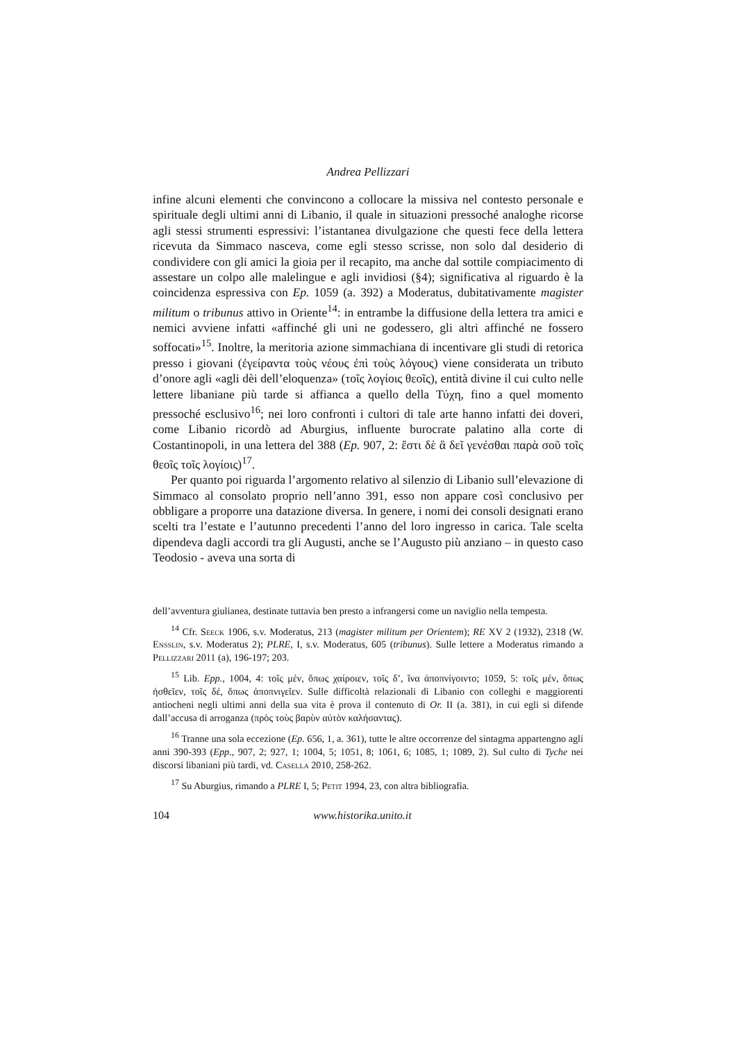Andrea Pellizzari
infine alcuni elementi che convincono a collocare la missiva nel contesto personale e spirituale degli ultimi anni di Libanio, il quale in situazioni pressoché analoghe ricorse agli stessi strumenti espressivi: l’istantanea divulgazione che questi fece della lettera ricevuta da Simmaco nasceva, come egli stesso scrisse, non solo dal desiderio di condividere con gli amici la gioia per il recapito, ma anche dal sottile compiacimento di assestare un colpo alle malelingue e agli invidiosi (§4); significativa al riguardo è la coincidenza espressiva con Ep. 1059 (a. 392) a Moderatus, dubitativamente magister militum o tribunus attivo in Oriente<sup>14</sup>: in entrambe la diffusione della lettera tra amici e nemici avviene infatti «affinché gli uni ne godessero, gli altri affinché ne fossero soffocati»<sup>15</sup>. Inoltre, la meritoria azione simmachiana di incentivare gli studi di retorica presso i giovani (ἐγείραντα τοὺς νέους ἐπὶ τοὺς λόγους) viene considerata un tributo d’onore agli «agli dèi dell’eloquenza» (τοῖς λογίοις θεοῖς), entità divine il cui culto nelle lettere libaniane più tarde si affianca a quello della Τύχη, fino a quel momento pressoché esclusivo<sup>16</sup>; nei loro confronti i cultori di tale arte hanno infatti dei doveri, come Libanio ricordò ad Aburgius, influente burocrate palatino alla corte di Costantinopoli, in una lettera del 388 (Ep. 907, 2: ἔστι δὲ ἃ δεῖ γενέσθαι παρὰ σοῦ τοῖς θεοῖς τοῖς λογίοις)<sup>17</sup>.
Per quanto poi riguarda l’argomento relativo al silenzio di Libanio sull’elevazione di Simmaco al consolato proprio nell’anno 391, esso non appare così conclusivo per obbligare a proporre una datazione diversa. In genere, i nomi dei consoli designati erano scelti tra l’estate e l’autunno precedenti l’anno del loro ingresso in carica. Tale scelta dipendeva dagli accordi tra gli Augusti, anche se l’Augusto più anziano – in questo caso Teodosio - aveva una sorta di
dell’avventura giulianea, destinate tuttavia ben presto a infrangersi come un naviglio nella tempesta.
<sup>14</sup> Cfr. Seeck 1906, s.v. Moderatus, 213 (magister militum per Orientem); RE XV 2 (1932), 2318 (W. Ensslin, s.v. Moderatus 2); PLRE, I, s.v. Moderatus, 605 (tribunus). Sulle lettere a Moderatus rimando a Pellizzari 2011 (a), 196-197; 203.
<sup>15</sup> Lib. Epp., 1004, 4: τοῖς μέν, ὅπως χαίροιεν, τοῖς δ’, ἵνα ἀποπνίγοιντο; 1059, 5: τοῖς μέν, ὅπως ἡσθεῖεν, τοῖς δέ, ὅπως ἀποπνιγεῖεν. Sulle difficoltà relazionali di Libanio con colleghi e maggiorenti antiocheni negli ultimi anni della sua vita è prova il contenuto di Or. II (a. 381), in cui egli si difende dall’accusa di arroganza (πρὸς τοὺς βαρὺν αὐτὸν καλήσαντας).
<sup>16</sup> Tranne una sola eccezione (Ep. 656, 1, a. 361), tutte le altre occorrenze del sintagma appartengno agli anni 390-393 (Epp., 907, 2; 927, 1; 1004, 5; 1051, 8; 1061, 6; 1085, 1; 1089, 2). Sul culto di Tyche nei discorsi libaniani più tardi, vd. Casella 2010, 258-262.
<sup>17</sup> Su Aburgius, rimando a PLRE I, 5; Petit 1994, 23, con altra bibliografia.
104 www.historika.unito.it